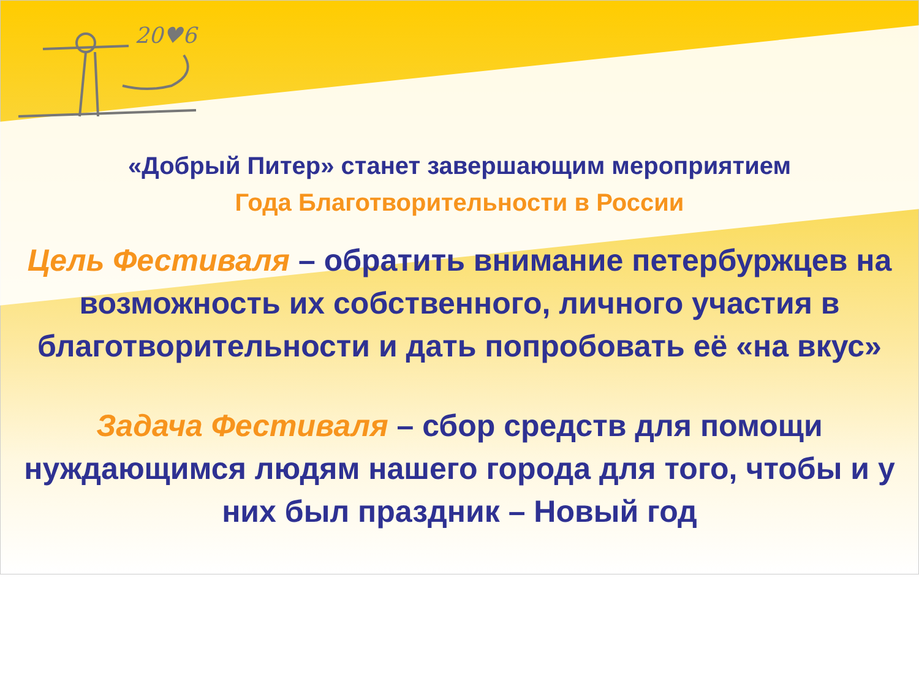20♥6
«Добрый Питер» станет завершающим мероприятием
Года Благотворительности в России
Цель Фестиваля – обратить внимание петербуржцев на возможность их собственного, личного участия в благотворительности и дать попробовать её «на вкус»
Задача Фестиваля – сбор средств для помощи нуждающимся людям нашего города для того, чтобы и у них был праздник – Новый год